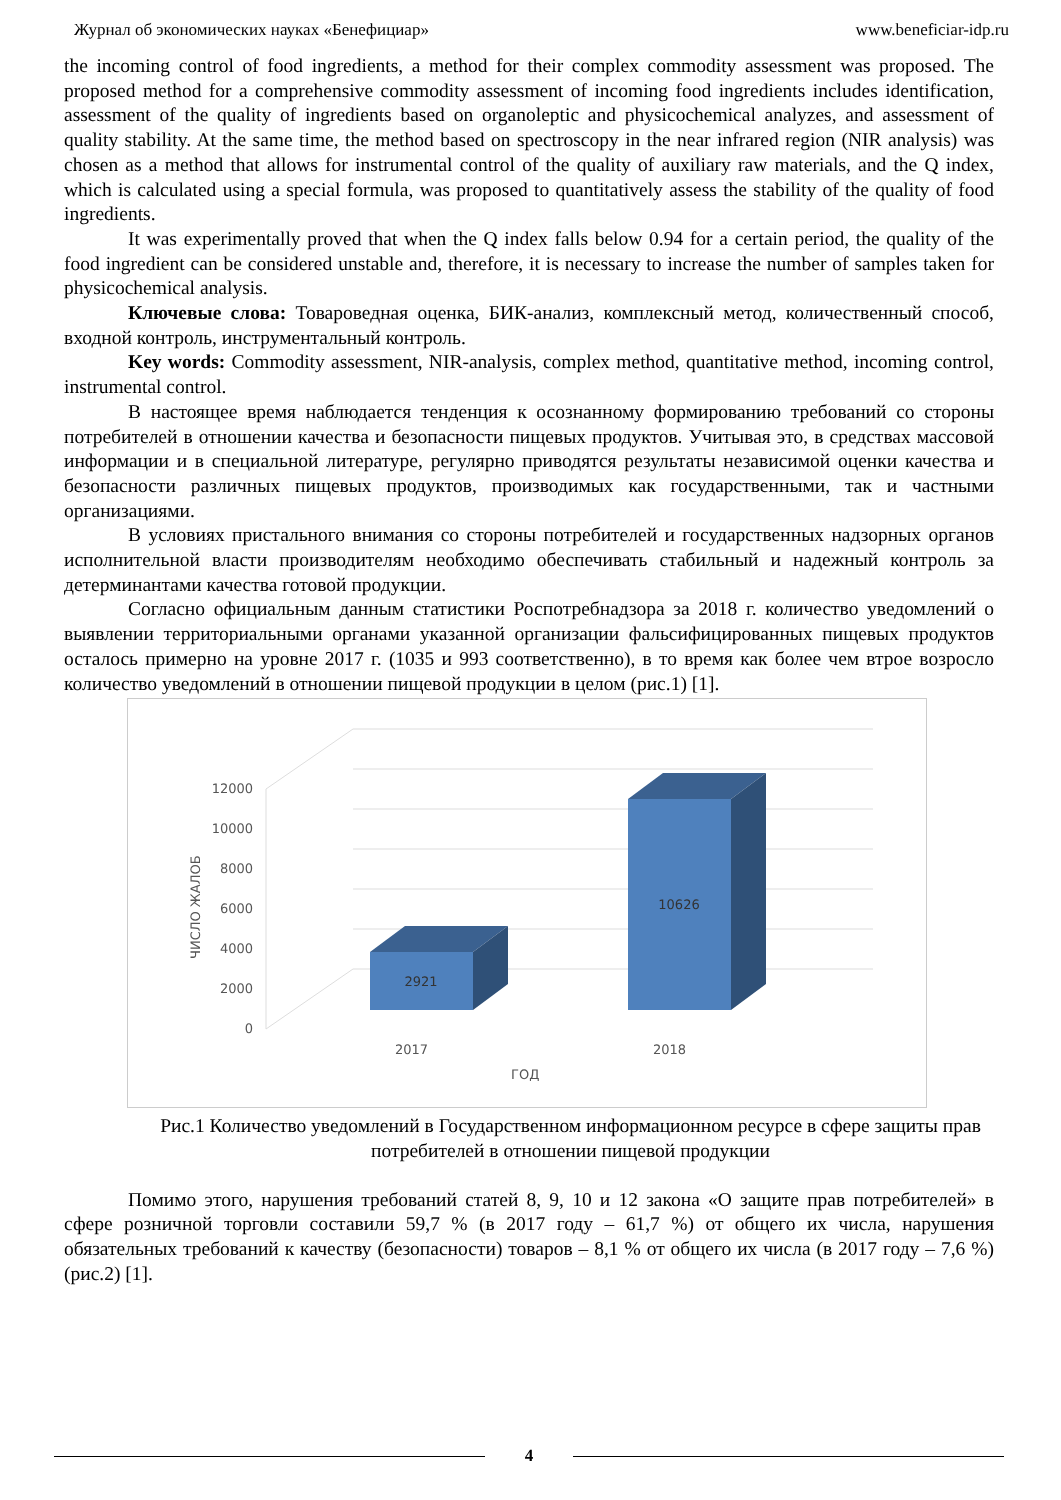Журнал об экономических науках «Бенефициар» www.beneficiar-idp.ru
the incoming control of food ingredients, a method for their complex commodity assessment was proposed. The proposed method for a comprehensive commodity assessment of incoming food ingredients includes identification, assessment of the quality of ingredients based on organoleptic and physicochemical analyzes, and assessment of quality stability. At the same time, the method based on spectroscopy in the near infrared region (NIR analysis) was chosen as a method that allows for instrumental control of the quality of auxiliary raw materials, and the Q index, which is calculated using a special formula, was proposed to quantitatively assess the stability of the quality of food ingredients.
It was experimentally proved that when the Q index falls below 0.94 for a certain period, the quality of the food ingredient can be considered unstable and, therefore, it is necessary to increase the number of samples taken for physicochemical analysis.
Ключевые слова: Товароведная оценка, БИК-анализ, комплексный метод, количественный способ, входной контроль, инструментальный контроль.
Key words: Commodity assessment, NIR-analysis, complex method, quantitative method, incoming control, instrumental control.
В настоящее время наблюдается тенденция к осознанному формированию требований со стороны потребителей в отношении качества и безопасности пищевых продуктов. Учитывая это, в средствах массовой информации и в специальной литературе, регулярно приводятся результаты независимой оценки качества и безопасности различных пищевых продуктов, производимых как государственными, так и частными организациями.
В условиях пристального внимания со стороны потребителей и государственных надзорных органов исполнительной власти производителям необходимо обеспечивать стабильный и надежный контроль за детерминантами качества готовой продукции.
Согласно официальным данным статистики Роспотребнадзора за 2018 г. количество уведомлений о выявлении территориальными органами указанной организации фальсифицированных пищевых продуктов осталось примерно на уровне 2017 г. (1035 и 993 соответственно), в то время как более чем втрое возросло количество уведомлений в отношении пищевой продукции в целом (рис.1) [1].
12000
10000
8000
6000
4000
2000
0
ЧИСЛО ЖАЛОБ
2921
10626
2017
2018
ГОД
Рис.1 Количество уведомлений в Государственном информационном ресурсе в сфере защиты прав потребителей в отношении пищевой продукции
Помимо этого, нарушения требований статей 8, 9, 10 и 12 закона «О защите прав потребителей» в сфере розничной торговли составили 59,7 % (в 2017 году – 61,7 %) от общего их числа, нарушения обязательных требований к качеству (безопасности) товаров – 8,1 % от общего их числа (в 2017 году – 7,6 %) (рис.2) [1].
4